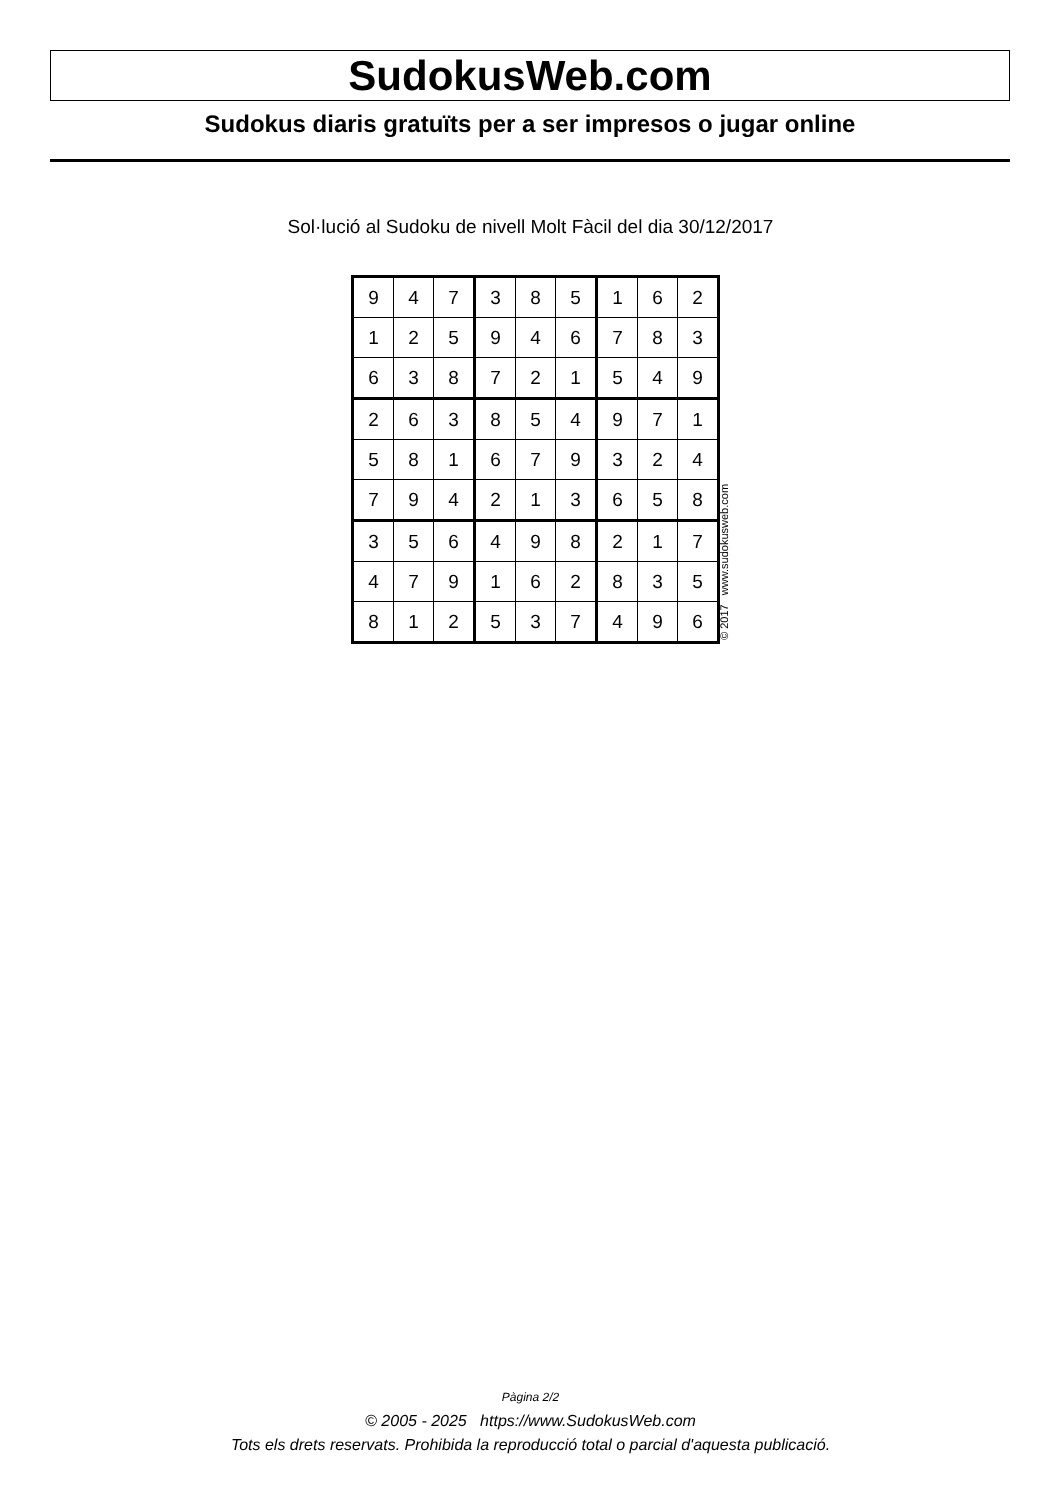SudokusWeb.com
Sudokus diaris gratuïts per a ser impresos o jugar online
Sol·lució al Sudoku de nivell Molt Fàcil del dia 30/12/2017
| 9 | 4 | 7 | 3 | 8 | 5 | 1 | 6 | 2 |
| 1 | 2 | 5 | 9 | 4 | 6 | 7 | 8 | 3 |
| 6 | 3 | 8 | 7 | 2 | 1 | 5 | 4 | 9 |
| 2 | 6 | 3 | 8 | 5 | 4 | 9 | 7 | 1 |
| 5 | 8 | 1 | 6 | 7 | 9 | 3 | 2 | 4 |
| 7 | 9 | 4 | 2 | 1 | 3 | 6 | 5 | 8 |
| 3 | 5 | 6 | 4 | 9 | 8 | 2 | 1 | 7 |
| 4 | 7 | 9 | 1 | 6 | 2 | 8 | 3 | 5 |
| 8 | 1 | 2 | 5 | 3 | 7 | 4 | 9 | 6 |
© 2017 www.sudokusweb.com
Pàgina 2/2
© 2005 - 2025 https://www.SudokusWeb.com
Tots els drets reservats. Prohibida la reproducció total o parcial d'aquesta publicació.